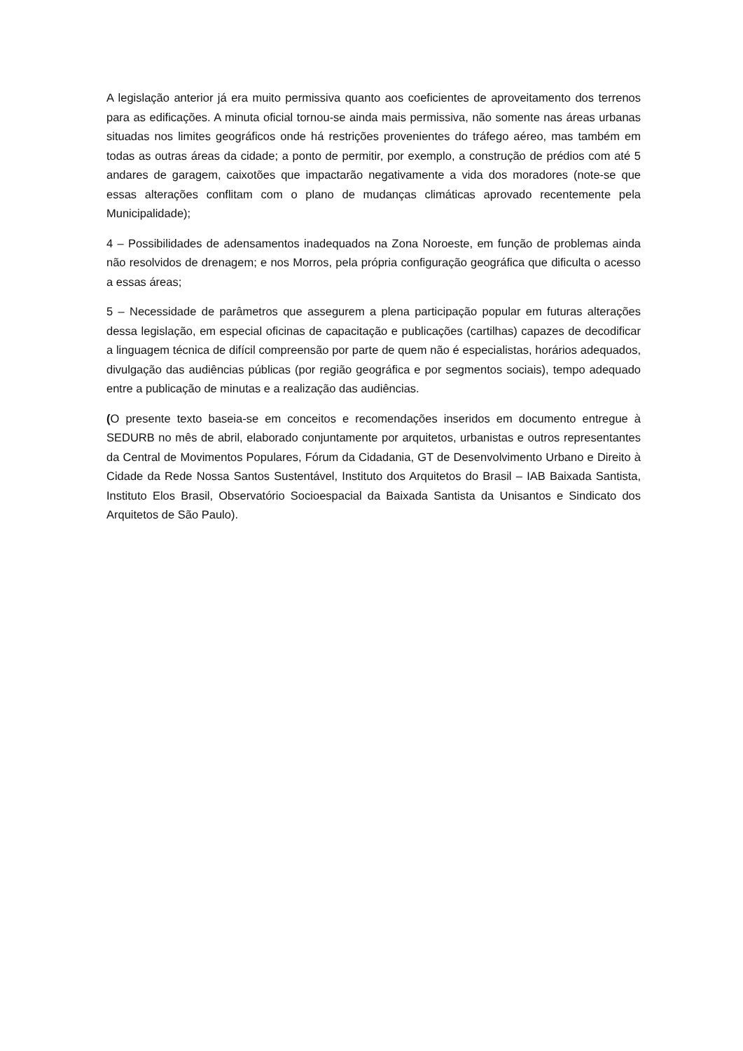A legislação anterior já era muito permissiva quanto aos coeficientes de aproveitamento dos terrenos para as edificações. A minuta oficial tornou-se ainda mais permissiva, não somente nas áreas urbanas situadas nos limites geográficos onde há restrições provenientes do tráfego aéreo, mas também em todas as outras áreas da cidade; a ponto de permitir, por exemplo, a construção de prédios com até 5 andares de garagem, caixotões que impactarão negativamente a vida dos moradores (note-se que essas alterações conflitam com o plano de mudanças climáticas aprovado recentemente pela Municipalidade);
4 – Possibilidades de adensamentos inadequados na Zona Noroeste, em função de problemas ainda não resolvidos de drenagem; e nos Morros, pela própria configuração geográfica que dificulta o acesso a essas áreas;
5 – Necessidade de parâmetros que assegurem a plena participação popular em futuras alterações dessa legislação, em especial oficinas de capacitação e publicações (cartilhas) capazes de decodificar a linguagem técnica de difícil compreensão por parte de quem não é especialistas, horários adequados, divulgação das audiências públicas (por região geográfica e por segmentos sociais), tempo adequado entre a publicação de minutas e a realização das audiências.
(O presente texto baseia-se em conceitos e recomendações inseridos em documento entregue à SEDURB no mês de abril, elaborado conjuntamente por arquitetos, urbanistas e outros representantes da Central de Movimentos Populares, Fórum da Cidadania, GT de Desenvolvimento Urbano e Direito à Cidade da Rede Nossa Santos Sustentável, Instituto dos Arquitetos do Brasil – IAB Baixada Santista, Instituto Elos Brasil, Observatório Socioespacial da Baixada Santista da Unisantos e Sindicato dos Arquitetos de São Paulo).